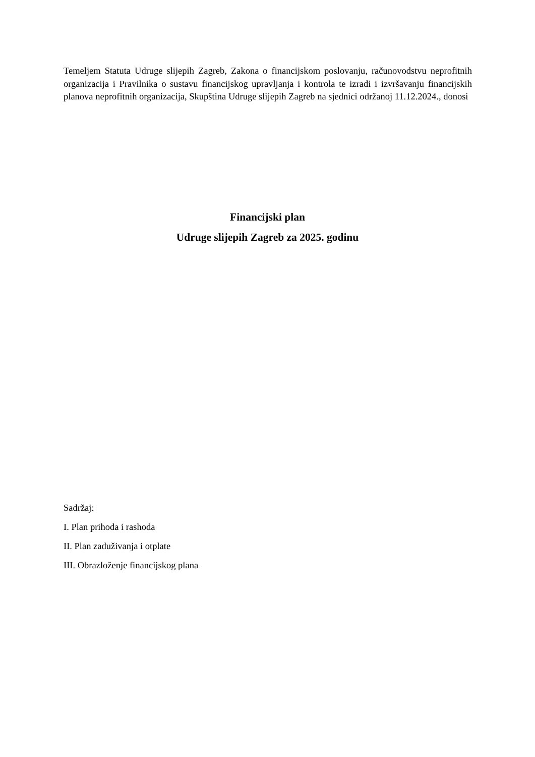Temeljem Statuta Udruge slijepih Zagreb, Zakona o financijskom poslovanju, računovodstvu neprofitnih organizacija i Pravilnika o sustavu financijskog upravljanja i kontrola te izradi i izvršavanju financijskih planova neprofitnih organizacija, Skupština Udruge slijepih Zagreb na sjednici održanoj 11.12.2024., donosi
Financijski plan
Udruge slijepih Zagreb za 2025. godinu
Sadržaj:
I. Plan prihoda i rashoda
II. Plan zaduživanja i otplate
III. Obrazloženje financijskog plana